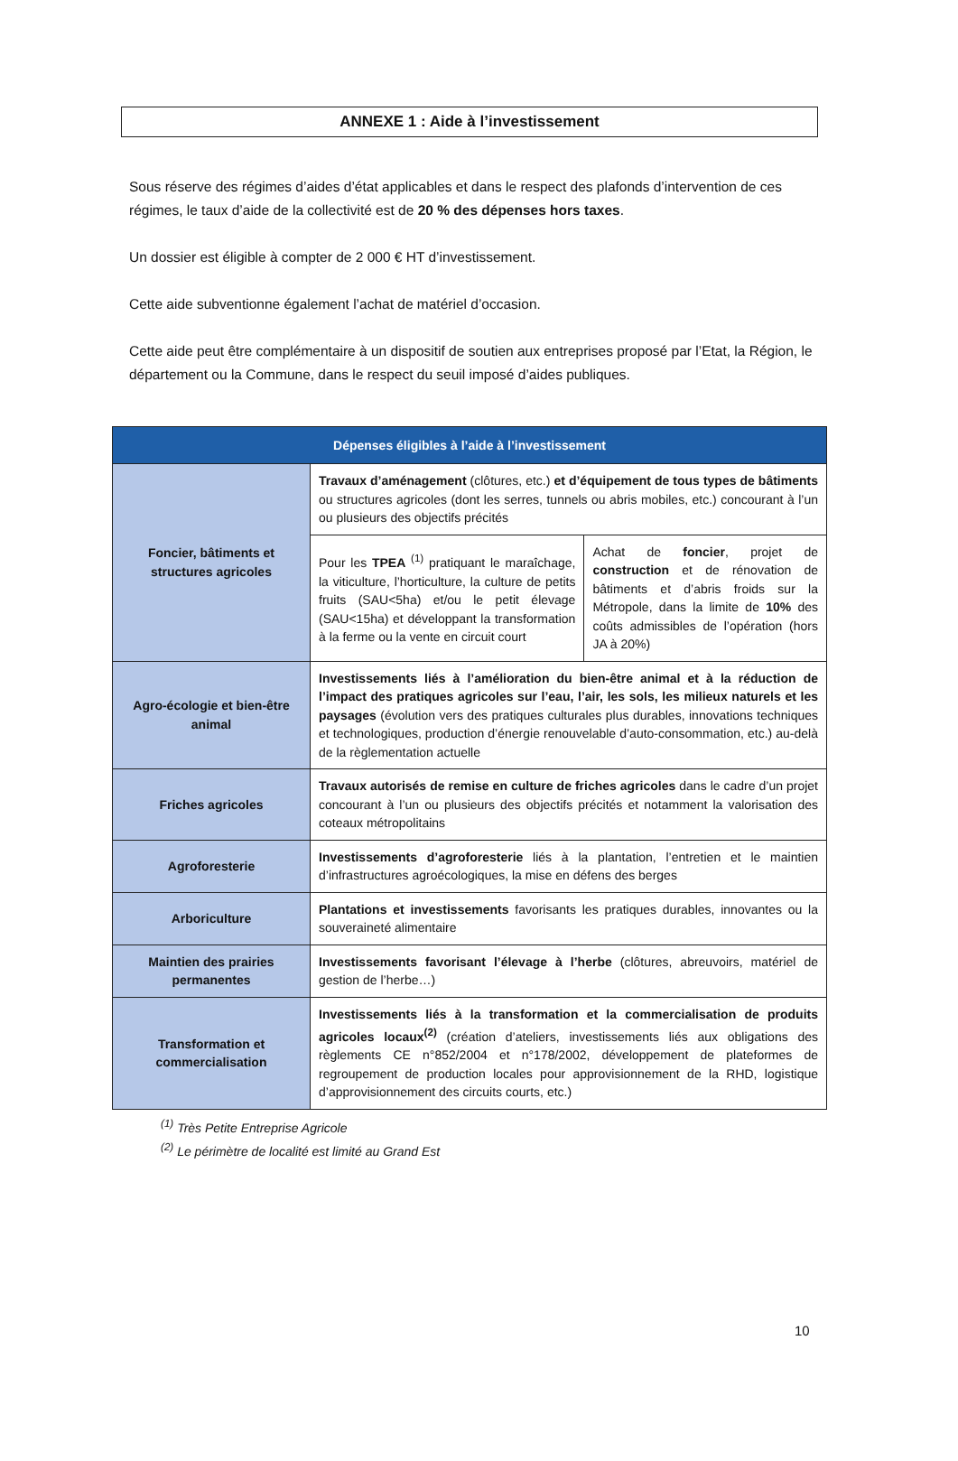ANNEXE 1 : Aide à l’investissement
Sous réserve des régimes d’aides d’état applicables et dans le respect des plafonds d’intervention de ces régimes, le taux d’aide de la collectivité est de 20 % des dépenses hors taxes.
Un dossier est éligible à compter de 2 000 € HT d’investissement.
Cette aide subventionne également l’achat de matériel d’occasion.
Cette aide peut être complémentaire à un dispositif de soutien aux entreprises proposé par l’Etat, la Région, le département ou la Commune, dans le respect du seuil imposé d’aides publiques.
| Dépenses éligibles à l’aide à l’investissement | | |
| --- | --- | --- |
| Foncier, bâtiments et structures agricoles | Travaux d’aménagement (clôtures, etc.) et d’équipement de tous types de bâtiments ou structures agricoles (dont les serres, tunnels ou abris mobiles, etc.) concourant à l’un ou plusieurs des objectifs précités | |
| | Pour les TPEA <sup>(1)</sup> pratiquant le maraîchage, la viticulture, l’horticulture, la culture de petits fruits (SAU<5ha) et/ou le petit élevage (SAU<15ha) et développant la transformation à la ferme ou la vente en circuit court | Achat de foncier , projet de construction et de rénovation de bâtiments et d’abris froids sur la Métropole, dans la limite de 10% des coûts admissibles de l’opération (hors JA à 20%) |
| Agro-écologie et bien-être animal | Investissements liés à l’amélioration du bien-être animal et à la réduction de l’impact des pratiques agricoles sur l’eau, l’air, les sols, les milieux naturels et les paysages (évolution vers des pratiques culturales plus durables, innovations techniques et technologiques, production d’énergie renouvelable d’auto-consommation, etc.) au-delà de la règlementation actuelle | |
| Friches agricoles | Travaux autorisés de remise en culture de friches agricoles dans le cadre d’un projet concourant à l’un ou plusieurs des objectifs précités et notamment la valorisation des coteaux métropolitains | |
| Agroforesterie | Investissements d’agroforesterie liés à la plantation, l’entretien et le maintien d’infrastructures agroécologiques, la mise en défens des berges | |
| Arboriculture | Plantations et investissements favorisants les pratiques durables, innovantes ou la souveraineté alimentaire | |
| Maintien des prairies permanentes | Investissements favorisant l’élevage à l’herbe (clôtures, abreuvoirs, matériel de gestion de l’herbe…) | |
| Transformation et commercialisation | Investissements liés à la transformation et la commercialisation de produits agricoles locaux<sup>(2)</sup> (création d’ateliers, investissements liés aux obligations des règlements CE n°852/2004 et n°178/2002, développement de plateformes de regroupement de production locales pour approvisionnement de la RHD, logistique d’approvisionnement des circuits courts, etc.) | |
<sup>(1)</sup> Très Petite Entreprise Agricole
<sup>(2)</sup> Le périmètre de localité est limité au Grand Est
10